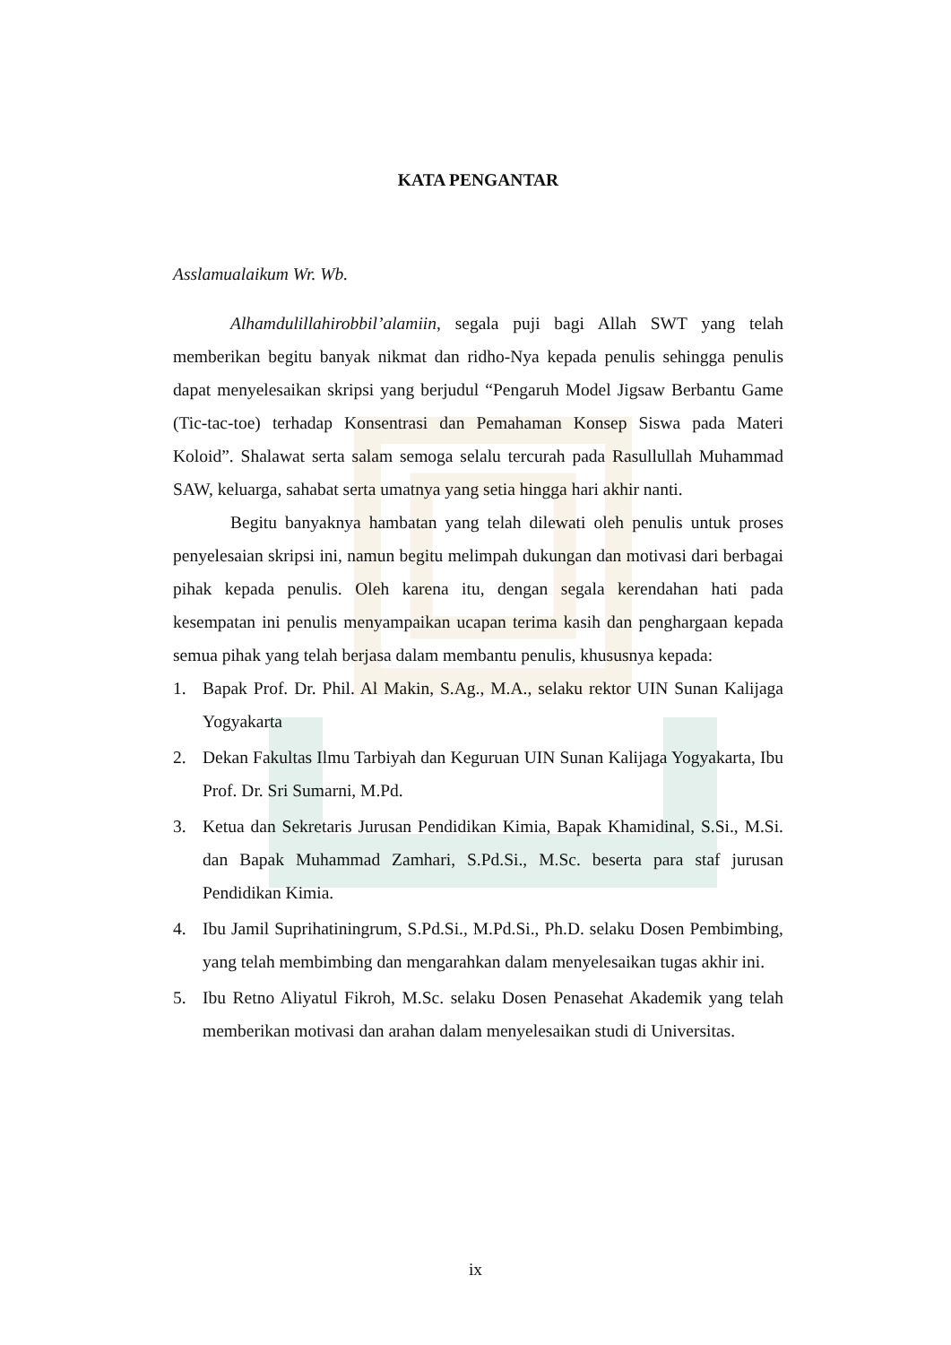KATA PENGANTAR
Asslamualaikum Wr. Wb.
Alhamdulillahirobbil’alamiin, segala puji bagi Allah SWT yang telah memberikan begitu banyak nikmat dan ridho-Nya kepada penulis sehingga penulis dapat menyelesaikan skripsi yang berjudul “Pengaruh Model Jigsaw Berbantu Game (Tic-tac-toe) terhadap Konsentrasi dan Pemahaman Konsep Siswa pada Materi Koloid”. Shalawat serta salam semoga selalu tercurah pada Rasullullah Muhammad SAW, keluarga, sahabat serta umatnya yang setia hingga hari akhir nanti.
Begitu banyaknya hambatan yang telah dilewati oleh penulis untuk proses penyelesaian skripsi ini, namun begitu melimpah dukungan dan motivasi dari berbagai pihak kepada penulis. Oleh karena itu, dengan segala kerendahan hati pada kesempatan ini penulis menyampaikan ucapan terima kasih dan penghargaan kepada semua pihak yang telah berjasa dalam membantu penulis, khususnya kepada:
1. Bapak Prof. Dr. Phil. Al Makin, S.Ag., M.A., selaku rektor UIN Sunan Kalijaga Yogyakarta
2. Dekan Fakultas Ilmu Tarbiyah dan Keguruan UIN Sunan Kalijaga Yogyakarta, Ibu Prof. Dr. Sri Sumarni, M.Pd.
3. Ketua dan Sekretaris Jurusan Pendidikan Kimia, Bapak Khamidinal, S.Si., M.Si. dan Bapak Muhammad Zamhari, S.Pd.Si., M.Sc. beserta para staf jurusan Pendidikan Kimia.
4. Ibu Jamil Suprihatiningrum, S.Pd.Si., M.Pd.Si., Ph.D. selaku Dosen Pembimbing, yang telah membimbing dan mengarahkan dalam menyelesaikan tugas akhir ini.
5. Ibu Retno Aliyatul Fikroh, M.Sc. selaku Dosen Penasehat Akademik yang telah memberikan motivasi dan arahan dalam menyelesaikan studi di Universitas.
ix